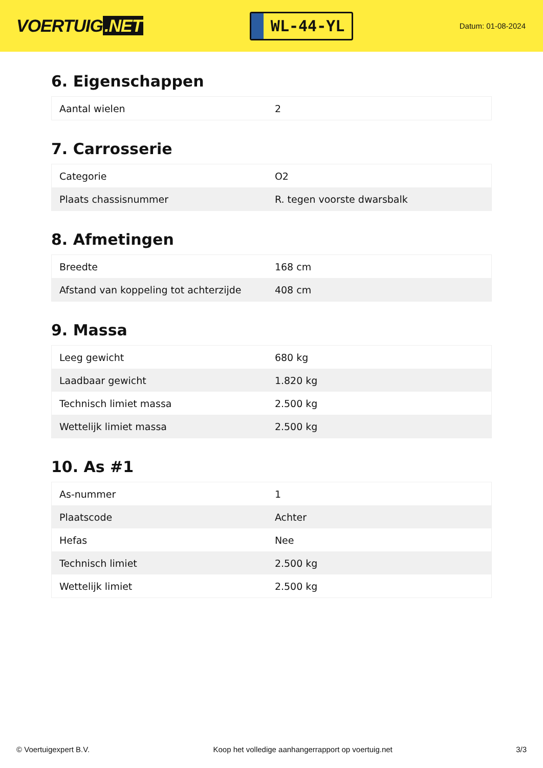VOERTUIG.NET
WL-44-YL
Datum: 01-08-2024
6. Eigenschappen
| Aantal wielen | 2 |
7. Carrosserie
| Categorie | O2 |
| Plaats chassisnummer | R. tegen voorste dwarsbalk |
8. Afmetingen
| Breedte | 168 cm |
| Afstand van koppeling tot achterzijde | 408 cm |
9. Massa
| Leeg gewicht | 680 kg |
| Laadbaar gewicht | 1.820 kg |
| Technisch limiet massa | 2.500 kg |
| Wettelijk limiet massa | 2.500 kg |
10. As #1
| As-nummer | 1 |
| Plaatscode | Achter |
| Hefas | Nee |
| Technisch limiet | 2.500 kg |
| Wettelijk limiet | 2.500 kg |
© Voertuigexpert B.V. Koop het volledige aanhangerrapport op voertuig.net 3/3